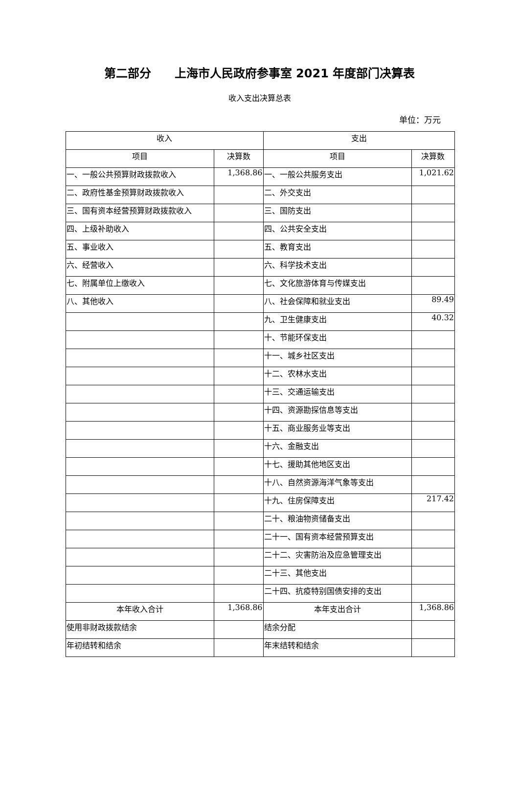第二部分　　上海市人民政府参事室 2021 年度部门决算表
收入支出决算总表
单位：万元
| 收入 | | 支出 | |
| --- | --- | --- | --- |
| 项目 | 决算数 | 项目 | 决算数 |
| 一、一般公共预算财政拨款收入 | 1,368.86 | 一、一般公共服务支出 | 1,021.62 |
| 二、政府性基金预算财政拨款收入 | | 二、外交支出 | |
| 三、国有资本经营预算财政拨款收入 | | 三、国防支出 | |
| 四、上级补助收入 | | 四、公共安全支出 | |
| 五、事业收入 | | 五、教育支出 | |
| 六、经营收入 | | 六、科学技术支出 | |
| 七、附属单位上缴收入 | | 七、文化旅游体育与传媒支出 | |
| 八、其他收入 | | 八、社会保障和就业支出 | 89.49 |
| | | 九、卫生健康支出 | 40.32 |
| | | 十、节能环保支出 | |
| | | 十一、城乡社区支出 | |
| | | 十二、农林水支出 | |
| | | 十三、交通运输支出 | |
| | | 十四、资源勘探信息等支出 | |
| | | 十五、商业服务业等支出 | |
| | | 十六、金融支出 | |
| | | 十七、援助其他地区支出 | |
| | | 十八、自然资源海洋气象等支出 | |
| | | 十九、住房保障支出 | 217.42 |
| | | 二十、粮油物资储备支出 | |
| | | 二十一、国有资本经营预算支出 | |
| | | 二十二、灾害防治及应急管理支出 | |
| | | 二十三、其他支出 | |
| | | 二十四、抗疫特别国债安排的支出 | |
| 本年收入合计 | 1,368.86 | 本年支出合计 | 1,368.86 |
| 使用非财政拨款结余 | | 结余分配 | |
| 年初结转和结余 | | 年末结转和结余 | |